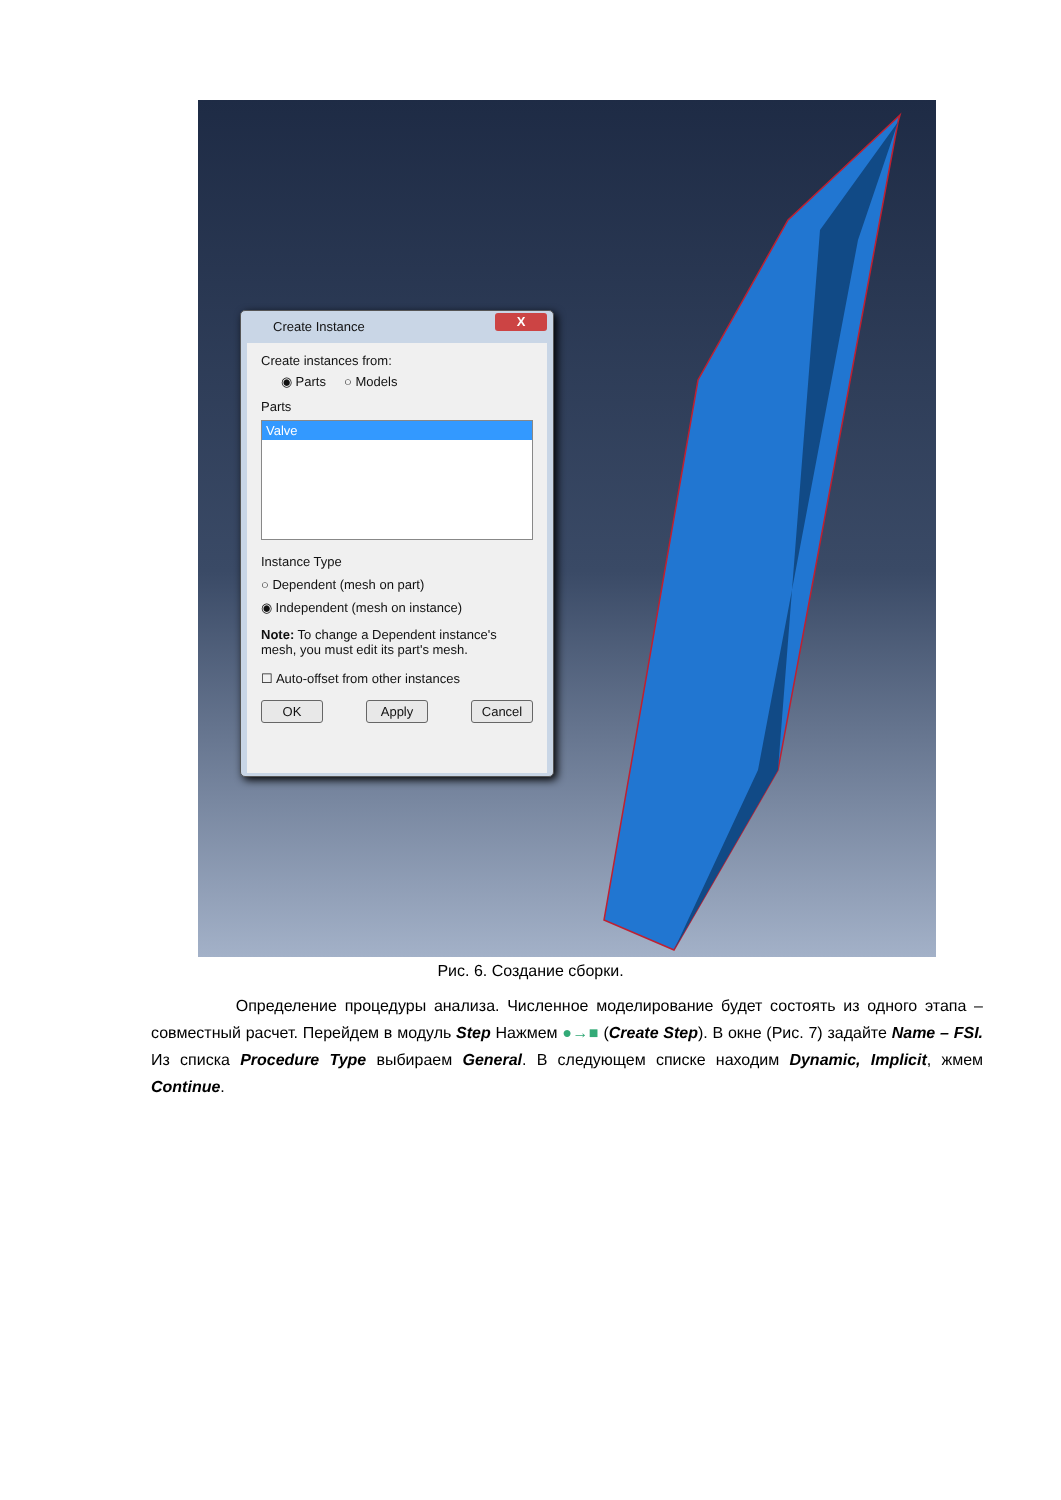Create Instance
X
Create instances from:
◉ Parts ○ Models
Parts
Valve
Instance Type
○ Dependent (mesh on part)
◉ Independent (mesh on instance)
Note: To change a Dependent instance's mesh, you must edit its part's mesh.
☐ Auto-offset from other instances
OK Apply Cancel
Рис. 6. Создание сборки.
Определение процедуры анализа. Численное моделирование будет состоять из одного этапа – совместный расчет. Перейдем в модуль Step Нажмем ●→■ (Create Step). В окне (Рис. 7) задайте Name – FSI. Из списка Procedure Type выбираем General. В следующем списке находим Dynamic, Implicit, жмем Continue.